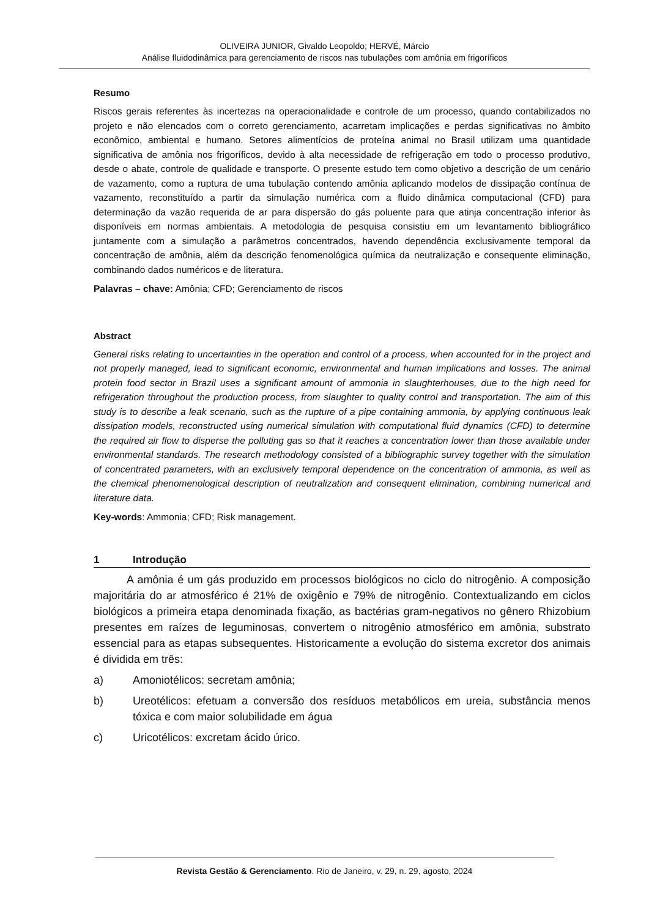OLIVEIRA JUNIOR, Givaldo Leopoldo; HERVÉ, Márcio
Análise fluidodinâmica para gerenciamento de riscos nas tubulações com amônia em frigoríficos
Resumo
Riscos gerais referentes às incertezas na operacionalidade e controle de um processo, quando contabilizados no projeto e não elencados com o correto gerenciamento, acarretam implicações e perdas significativas no âmbito econômico, ambiental e humano. Setores alimentícios de proteína animal no Brasil utilizam uma quantidade significativa de amônia nos frigoríficos, devido à alta necessidade de refrigeração em todo o processo produtivo, desde o abate, controle de qualidade e transporte. O presente estudo tem como objetivo a descrição de um cenário de vazamento, como a ruptura de uma tubulação contendo amônia aplicando modelos de dissipação contínua de vazamento, reconstituído a partir da simulação numérica com a fluido dinâmica computacional (CFD) para determinação da vazão requerida de ar para dispersão do gás poluente para que atinja concentração inferior às disponíveis em normas ambientais. A metodologia de pesquisa consistiu em um levantamento bibliográfico juntamente com a simulação a parâmetros concentrados, havendo dependência exclusivamente temporal da concentração de amônia, além da descrição fenomenológica química da neutralização e consequente eliminação, combinando dados numéricos e de literatura.
Palavras – chave: Amônia; CFD; Gerenciamento de riscos
Abstract
General risks relating to uncertainties in the operation and control of a process, when accounted for in the project and not properly managed, lead to significant economic, environmental and human implications and losses. The animal protein food sector in Brazil uses a significant amount of ammonia in slaughterhouses, due to the high need for refrigeration throughout the production process, from slaughter to quality control and transportation. The aim of this study is to describe a leak scenario, such as the rupture of a pipe containing ammonia, by applying continuous leak dissipation models, reconstructed using numerical simulation with computational fluid dynamics (CFD) to determine the required air flow to disperse the polluting gas so that it reaches a concentration lower than those available under environmental standards. The research methodology consisted of a bibliographic survey together with the simulation of concentrated parameters, with an exclusively temporal dependence on the concentration of ammonia, as well as the chemical phenomenological description of neutralization and consequent elimination, combining numerical and literature data.
Key-words: Ammonia; CFD; Risk management.
1 Introdução
   A amônia é um gás produzido em processos biológicos no ciclo do nitrogênio. A composição majoritária do ar atmosférico é 21% de oxigênio e 79% de nitrogênio. Contextualizando em ciclos biológicos a primeira etapa denominada fixação, as bactérias gram-negativos no gênero Rhizobium presentes em raízes de leguminosas, convertem o nitrogênio atmosférico em amônia, substrato essencial para as etapas subsequentes. Historicamente a evolução do sistema excretor dos animais é dividida em três:
a) Amoniotélicos: secretam amônia;
b) Ureotélicos: efetuam a conversão dos resíduos metabólicos em ureia, substância menos tóxica e com maior solubilidade em água
c) Uricotélicos: excretam ácido úrico.
Revista Gestão & Gerenciamento. Rio de Janeiro, v. 29, n. 29, agosto, 2024